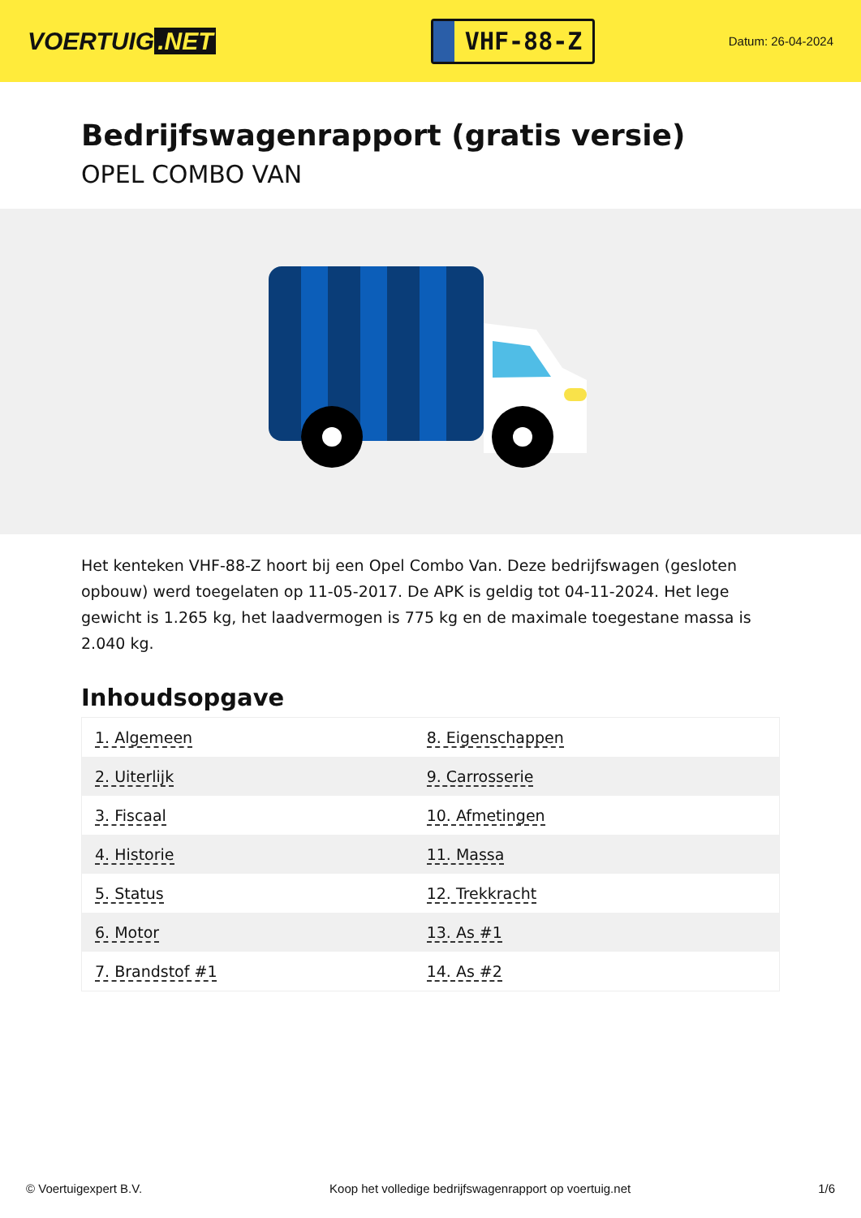VOERTUIG.NET
VHF-88-Z
Datum: 26-04-2024
Bedrijfswagenrapport (gratis versie)
OPEL COMBO VAN
Het kenteken VHF-88-Z hoort bij een Opel Combo Van. Deze bedrijfswagen (gesloten opbouw) werd toegelaten op 11-05-2017. De APK is geldig tot 04-11-2024. Het lege gewicht is 1.265 kg, het laadvermogen is 775 kg en de maximale toegestane massa is 2.040 kg.
Inhoudsopgave
| 1. Algemeen | 8. Eigenschappen |
| 2. Uiterlijk | 9. Carrosserie |
| 3. Fiscaal | 10. Afmetingen |
| 4. Historie | 11. Massa |
| 5. Status | 12. Trekkracht |
| 6. Motor | 13. As #1 |
| 7. Brandstof #1 | 14. As #2 |
© Voertuigexpert B.V. Koop het volledige bedrijfswagenrapport op voertuig.net 1/6